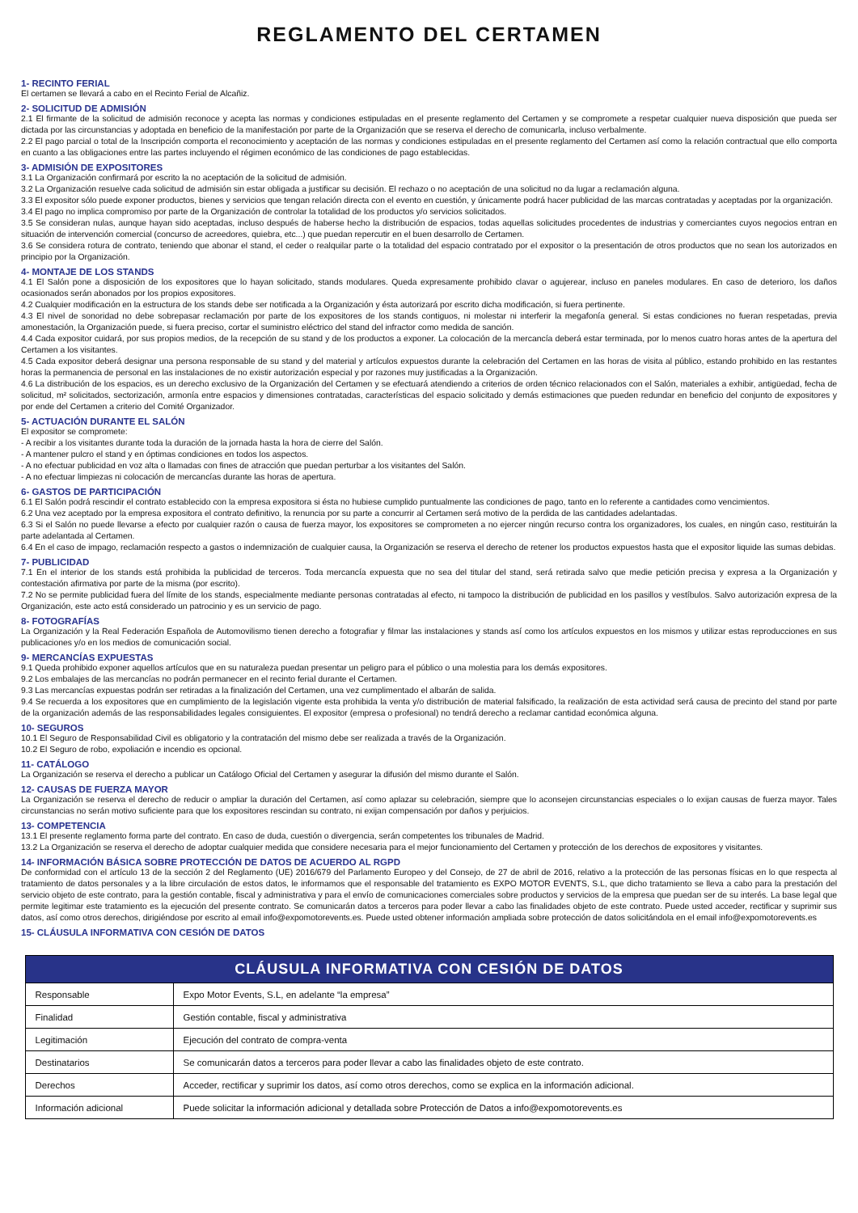REGLAMENTO DEL CERTAMEN
1- RECINTO FERIAL
El certamen se llevará a cabo en el Recinto Ferial de Alcañiz.
2- SOLICITUD DE ADMISIÓN
2.1 El firmante de la solicitud de admisión reconoce y acepta las normas y condiciones estipuladas en el presente reglamento del Certamen y se compromete a respetar cualquier nueva disposición que pueda ser dictada por las circunstancias y adoptada en beneficio de la manifestación por parte de la Organización que se reserva el derecho de comunicarla, incluso verbalmente.
2.2 El pago parcial o total de la Inscripción comporta el reconocimiento y aceptación de las normas y condiciones estipuladas en el presente reglamento del Certamen así como la relación contractual que ello comporta en cuanto a las obligaciones entre las partes incluyendo el régimen económico de las condiciones de pago establecidas.
3- ADMISIÓN DE EXPOSITORES
3.1 La Organización confirmará por escrito la no aceptación de la solicitud de admisión.
3.2 La Organización resuelve cada solicitud de admisión sin estar obligada a justificar su decisión. El rechazo o no aceptación de una solicitud no da lugar a reclamación alguna.
3.3 El expositor sólo puede exponer productos, bienes y servicios que tengan relación directa con el evento en cuestión, y únicamente podrá hacer publicidad de las marcas contratadas y aceptadas por la organización.
3.4 El pago no implica compromiso por parte de la Organización de controlar la totalidad de los productos y/o servicios solicitados.
3.5 Se consideran nulas, aunque hayan sido aceptadas, incluso después de haberse hecho la distribución de espacios, todas aquellas solicitudes procedentes de industrias y comerciantes cuyos negocios entran en situación de intervención comercial (concurso de acreedores, quiebra, etc...) que puedan repercutir en el buen desarrollo de Certamen.
3.6 Se considera rotura de contrato, teniendo que abonar el stand, el ceder o realquilar parte o la totalidad del espacio contratado por el expositor o la presentación de otros productos que no sean los autorizados en principio por la Organización.
4- MONTAJE DE LOS STANDS
4.1 El Salón pone a disposición de los expositores que lo hayan solicitado, stands modulares. Queda expresamente prohibido clavar o agujerear, incluso en paneles modulares. En caso de deterioro, los daños ocasionados serán abonados por los propios expositores.
4.2 Cualquier modificación en la estructura de los stands debe ser notificada a la Organización y ésta autorizará por escrito dicha modificación, si fuera pertinente.
4.3 El nivel de sonoridad no debe sobrepasar reclamación por parte de los expositores de los stands contiguos, ni molestar ni interferir la megafonía general. Si estas condiciones no fueran respetadas, previa amonestación, la Organización puede, si fuera preciso, cortar el suministro eléctrico del stand del infractor como medida de sanción.
4.4 Cada expositor cuidará, por sus propios medios, de la recepción de su stand y de los productos a exponer. La colocación de la mercancía deberá estar terminada, por lo menos cuatro horas antes de la apertura del Certamen a los visitantes.
4.5 Cada expositor deberá designar una persona responsable de su stand y del material y artículos expuestos durante la celebración del Certamen en las horas de visita al público, estando prohibido en las restantes horas la permanencia de personal en las instalaciones de no existir autorización especial y por razones muy justificadas a la Organización.
4.6 La distribución de los espacios, es un derecho exclusivo de la Organización del Certamen y se efectuará atendiendo a criterios de orden técnico relacionados con el Salón, materiales a exhibir, antigüedad, fecha de solicitud, m² solicitados, sectorización, armonía entre espacios y dimensiones contratadas, características del espacio solicitado y demás estimaciones que pueden redundar en beneficio del conjunto de expositores y por ende del Certamen a criterio del Comité Organizador.
5- ACTUACIÓN DURANTE EL SALÓN
El expositor se compromete:
- A recibir a los visitantes durante toda la duración de la jornada hasta la hora de cierre del Salón.
- A mantener pulcro el stand y en óptimas condiciones en todos los aspectos.
- A no efectuar publicidad en voz alta o llamadas con fines de atracción que puedan perturbar a los visitantes del Salón.
- A no efectuar limpiezas ni colocación de mercancías durante las horas de apertura.
6- GASTOS DE PARTICIPACIÓN
6.1 El Salón podrá rescindir el contrato establecido con la empresa expositora si ésta no hubiese cumplido puntualmente las condiciones de pago, tanto en lo referente a cantidades como vencimientos.
6.2 Una vez aceptado por la empresa expositora el contrato definitivo, la renuncia por su parte a concurrir al Certamen será motivo de la perdida de las cantidades adelantadas.
6.3 Si el Salón no puede llevarse a efecto por cualquier razón o causa de fuerza mayor, los expositores se comprometen a no ejercer ningún recurso contra los organizadores, los cuales, en ningún caso, restituirán la parte adelantada al Certamen.
6.4 En el caso de impago, reclamación respecto a gastos o indemnización de cualquier causa, la Organización se reserva el derecho de retener los productos expuestos hasta que el expositor liquide las sumas debidas.
7- PUBLICIDAD
7.1 En el interior de los stands está prohibida la publicidad de terceros. Toda mercancía expuesta que no sea del titular del stand, será retirada salvo que medie petición precisa y expresa a la Organización y contestación afirmativa por parte de la misma (por escrito).
7.2 No se permite publicidad fuera del límite de los stands, especialmente mediante personas contratadas al efecto, ni tampoco la distribución de publicidad en los pasillos y vestíbulos. Salvo autorización expresa de la Organización, este acto está considerado un patrocinio y es un servicio de pago.
8- FOTOGRAFÍAS
La Organización y la Real Federación Española de Automovilismo tienen derecho a fotografiar y filmar las instalaciones y stands así como los artículos expuestos en los mismos y utilizar estas reproducciones en sus publicaciones y/o en los medios de comunicación social.
9- MERCANCÍAS EXPUESTAS
9.1 Queda prohibido exponer aquellos artículos que en su naturaleza puedan presentar un peligro para el público o una molestia para los demás expositores.
9.2 Los embalajes de las mercancías no podrán permanecer en el recinto ferial durante el Certamen.
9.3 Las mercancías expuestas podrán ser retiradas a la finalización del Certamen, una vez cumplimentado el albarán de salida.
9.4 Se recuerda a los expositores que en cumplimiento de la legislación vigente esta prohibida la venta y/o distribución de material falsificado, la realización de esta actividad será causa de precinto del stand por parte de la organización además de las responsabilidades legales consiguientes. El expositor (empresa o profesional) no tendrá derecho a reclamar cantidad económica alguna.
10- SEGUROS
10.1 El Seguro de Responsabilidad Civil es obligatorio y la contratación del mismo debe ser realizada a través de la Organización.
10.2 El Seguro de robo, expoliación e incendio es opcional.
11- CATÁLOGO
La Organización se reserva el derecho a publicar un Catálogo Oficial del Certamen y asegurar la difusión del mismo durante el Salón.
12- CAUSAS DE FUERZA MAYOR
La Organización se reserva el derecho de reducir o ampliar la duración del Certamen, así como aplazar su celebración, siempre que lo aconsejen circunstancias especiales o lo exijan causas de fuerza mayor. Tales circunstancias no serán motivo suficiente para que los expositores rescindan su contrato, ni exijan compensación por daños y perjuicios.
13- COMPETENCIA
13.1 El presente reglamento forma parte del contrato. En caso de duda, cuestión o divergencia, serán competentes los tribunales de Madrid.
13.2 La Organización se reserva el derecho de adoptar cualquier medida que considere necesaria para el mejor funcionamiento del Certamen y protección de los derechos de expositores y visitantes.
14- INFORMACIÓN BÁSICA SOBRE PROTECCIÓN DE DATOS DE ACUERDO AL RGPD
De conformidad con el artículo 13 de la sección 2 del Reglamento (UE) 2016/679 del Parlamento Europeo y del Consejo, de 27 de abril de 2016, relativo a la protección de las personas físicas en lo que respecta al tratamiento de datos personales y a la libre circulación de estos datos, le informamos que el responsable del tratamiento es EXPO MOTOR EVENTS, S.L, que dicho tratamiento se lleva a cabo para la prestación del servicio objeto de este contrato, para la gestión contable, fiscal y administrativa y para el envío de comunicaciones comerciales sobre productos y servicios de la empresa que puedan ser de su interés. La base legal que permite legitimar este tratamiento es la ejecución del presente contrato. Se comunicarán datos a terceros para poder llevar a cabo las finalidades objeto de este contrato. Puede usted acceder, rectificar y suprimir sus datos, así como otros derechos, dirigiéndose por escrito al email info@expomotorevents.es. Puede usted obtener información ampliada sobre protección de datos solicitándola en el email info@expomotorevents.es
15- CLÁUSULA INFORMATIVA CON CESIÓN DE DATOS
| CLÁUSULA INFORMATIVA CON CESIÓN DE DATOS | |
| --- | --- |
| Responsable | Expo Motor Events, S.L, en adelante “la empresa” |
| Finalidad | Gestión contable, fiscal y administrativa |
| Legitimación | Ejecución del contrato de compra-venta |
| Destinatarios | Se comunicarán datos a terceros para poder llevar a cabo las finalidades objeto de este contrato. |
| Derechos | Acceder, rectificar y suprimir los datos, así como otros derechos, como se explica en la información adicional. |
| Información adicional | Puede solicitar la información adicional y detallada sobre Protección de Datos a info@expomotorevents.es |